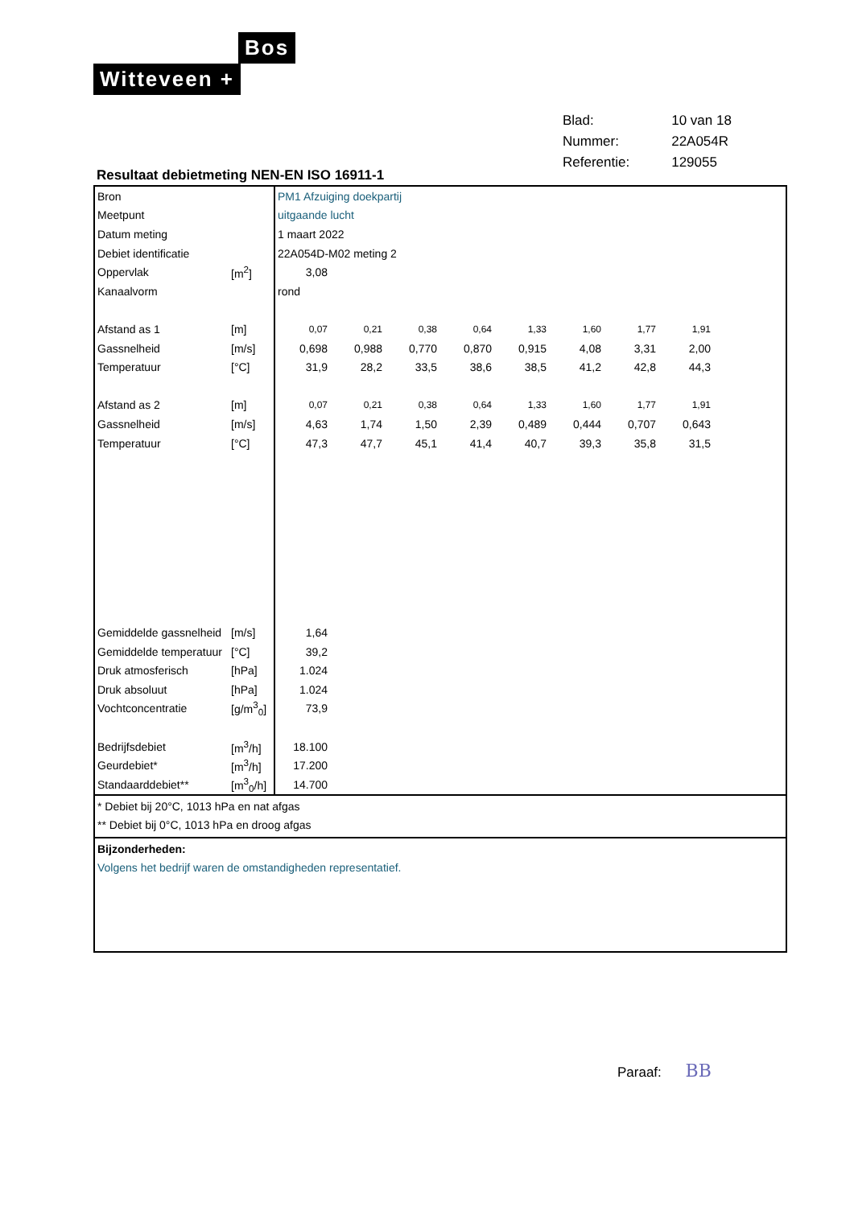Bos
Witteveen +
| Blad: | 10 van 18 |
| Nummer: | 22A054R |
| Referentie: | 129055 |
Resultaat debietmeting NEN-EN ISO 16911-1
| Bron | | PM1 Afzuiging doekpartij | | | | | | | | |
| Meetpunt | | uitgaande lucht | | | | | | | | |
| Datum meting | | 1 maart 2022 | | | | | | | | |
| Debiet identificatie | | 22A054D-M02 meting 2 | | | | | | | | |
| Oppervlak | [m<sup>2</sup>] | 3,08 | | | | | | | | |
| Kanaalvorm | | rond | | | | | | | | |
| Afstand as 1 | [m] | 0,07 | 0,21 | 0,38 | 0,64 | 1,33 | 1,60 | 1,77 | 1,91 | |
| Gassnelheid | [m/s] | 0,698 | 0,988 | 0,770 | 0,870 | 0,915 | 4,08 | 3,31 | 2,00 | |
| Temperatuur | [°C] | 31,9 | 28,2 | 33,5 | 38,6 | 38,5 | 41,2 | 42,8 | 44,3 | |
| Afstand as 2 | [m] | 0,07 | 0,21 | 0,38 | 0,64 | 1,33 | 1,60 | 1,77 | 1,91 | |
| Gassnelheid | [m/s] | 4,63 | 1,74 | 1,50 | 2,39 | 0,489 | 0,444 | 0,707 | 0,643 | |
| Temperatuur | [°C] | 47,3 | 47,7 | 45,1 | 41,4 | 40,7 | 39,3 | 35,8 | 31,5 | |
| Gemiddelde gassnelheid | [m/s] | 1,64 | | | | | | | | |
| Gemiddelde temperatuur | [°C] | 39,2 | | | | | | | | |
| Druk atmosferisch | [hPa] | 1.024 | | | | | | | | |
| Druk absoluut | [hPa] | 1.024 | | | | | | | | |
| Vochtconcentratie | [g/m<sup>3</sup><sub>0</sub>] | 73,9 | | | | | | | | |
| Bedrijfsdebiet | [m<sup>3</sup>/h] | 18.100 | | | | | | | | |
| Geurdebiet* | [m<sup>3</sup>/h] | 17.200 | | | | | | | | |
| Standaarddebiet** | [m<sup>3</sup><sub>0</sub>/h] | 14.700 | | | | | | | | |
* Debiet bij 20°C, 1013 hPa en nat afgas
** Debiet bij 0°C, 1013 hPa en droog afgas
Bijzonderheden:
Volgens het bedrijf waren de omstandigheden representatief.
Paraaf: BB